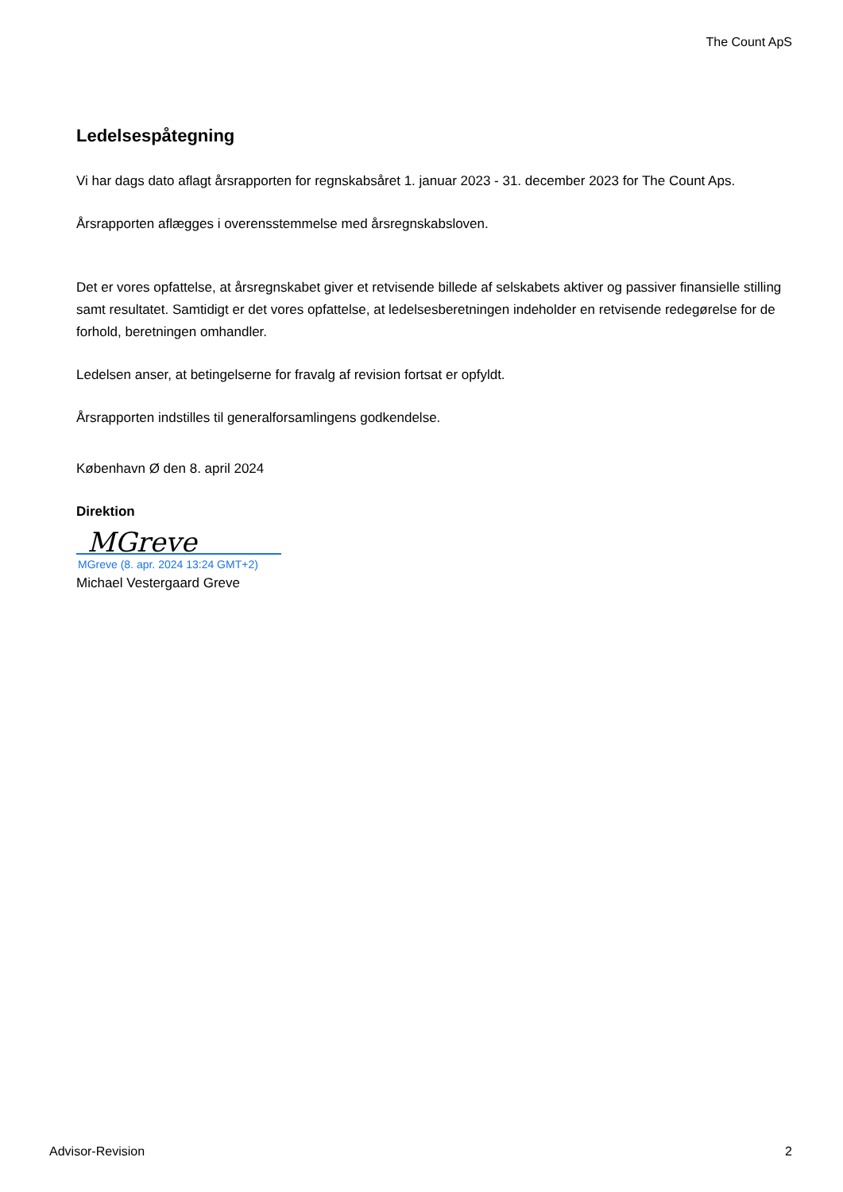The Count ApS
Ledelsespåtegning
Vi har dags dato aflagt årsrapporten for regnskabsåret 1. januar 2023 - 31. december 2023 for The Count Aps.
Årsrapporten aflægges i overensstemmelse med årsregnskabsloven.
Det er vores opfattelse, at årsregnskabet giver et retvisende billede af selskabets aktiver og passiver finansielle stilling samt resultatet. Samtidigt er det vores opfattelse, at ledelsesberetningen indeholder en retvisende redegørelse for de forhold, beretningen omhandler.
Ledelsen anser, at betingelserne for fravalg af revision fortsat er opfyldt.
Årsrapporten indstilles til generalforsamlingens godkendelse.
København Ø den 8. april 2024
Direktion
MGreve
MGreve (8. apr. 2024 13:24 GMT+2)
Michael Vestergaard Greve
Advisor-Revision 2